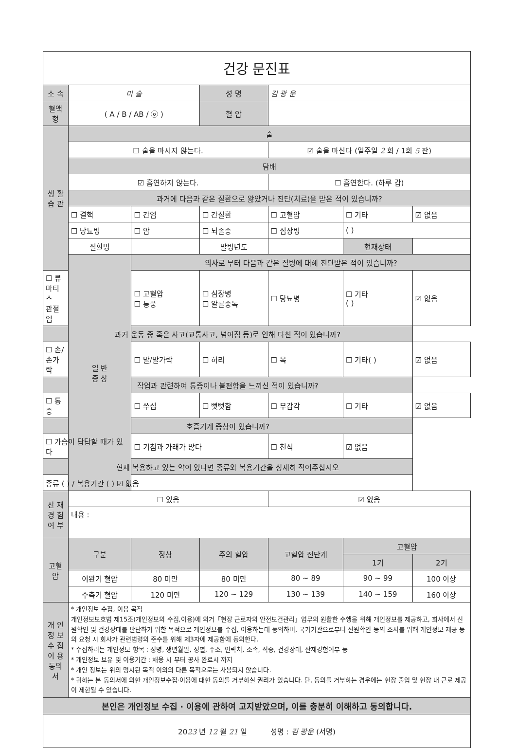| 건강 문진표 | | | | | | |
| 소 속 | 미 술 | | 성 명 | 김 광 운 | | |
| 혈액형 | ( A / B / AB / ⓞ ) | | 혈 압 | | | |
| 생 활 습 관 | 술 | | | | | |
| | ☐ 술을 마시지 않는다. | | | ☑ 술을 마신다 (일주일 2 회 / 1회 5 잔) | | |
| | 담배 | | | | | |
| | ☑ 흡연하지 않는다. | | | ☐ 흡연한다. (하루 갑) | | |
| | 과거에 다음과 같은 질환으로 앓았거나 진단(치료)을 받은 적이 있습니까? | | | | | |
| | ☐ 결핵 | ☐ 간염 | ☐ 간질환 | ☐ 고혈압 | ☐ 기타 | ☑ 없음 |
| | ☐ 당뇨병 | ☐ 암 | ☐ 뇌졸증 | ☐ 심장병 | ( ) | |
| | 질환명 | | 발병년도 | | 현재상태 | |
| | 일 반 증 상 | 의사로 부터 다음과 같은 질병에 대해 진단받은 적이 있습니까? | | | | |
| ☐ 류마티스 관절염 | | ☐ 고혈압 ☐ 통풍 | ☐ 심장병 ☐ 알콜중독 | ☐ 당뇨병 | ☐ 기타 ( ) | ☑ 없음 |
| 과거 운동 중 혹은 사고(교통사고, 넘어짐 등)로 인해 다친 적이 있습니까? | | | | | | |
| ☐ 손/손가락 | | ☐ 발/발가락 | ☐ 허리 | ☐ 목 | ☐ 기타( ) | ☑ 없음 |
| 작업과 관련하여 통증이나 불편함을 느끼신 적이 있습니까? | | | | | | |
| ☐ 통증 | | ☐ 쑤심 | ☐ 뻣뻣함 | ☐ 무감각 | ☐ 기타 | ☑ 없음 |
| 호흡기계 증상이 있습니까? | | | | | | |
| ☐ 가슴이 답답할 때가 있다 | | ☐ 기침과 가래가 많다 | | ☐ 천식 | ☑ 없음 | |
| 현재 복용하고 있는 약이 있다면 종류와 복용기간을 상세히 적어주십시오 | | | | | | |
| 종류 ( ) / 복용기간 ( ) ☑ 없음 | | | | | | |
| 산 재 경 험 여 부 | ☐ 있음 | | | ☑ 없음 | | |
| | 내용 : | | | | | |
| 고혈압 | 구분 | 정상 | 주의 혈압 | 고혈압 전단계 | 고혈압 | |
| | | | | | 1기 | 2기 |
| | 이완기 혈압 | 80 미만 | 80 미만 | 80 ~ 89 | 90 ~ 99 | 100 이상 |
| | 수축기 혈압 | 120 미만 | 120 ~ 129 | 130 ~ 139 | 140 ~ 159 | 160 이상 |
| 개 인 정 보 수 집 이 용 동의서 | * 개인정보 수집, 이용 목적 개인정보보호법 제15조(개인정보의 수집,이용)에 의거「현장 근로자의 안전보건관리」업무의 원활한 수행을 위해 개인정보를 제공하고, 회사에서 신원확인 및 건강상태를 판단하기 위한 목적으로 개인정보를 수집, 이용하는데 동의하며, 국가기관으로부터 신원확인 등의 조사를 위해 개인정보 제공 등의 요청 시 회사가 관련법령의 준수를 위해 제3자에 제공함에 동의한다. * 수집하려는 개인정보 항목 : 성명, 생년월일, 성별, 주소, 연락처, 소속, 직종, 건강상태, 산재경험여부 등 * 개인정보 보유 및 이용기간 : 채용 시 부터 공사 완료시 까지 * 개인 정보는 위의 명시된 목적 이외의 다른 목적으로는 사용되지 않습니다. * 귀하는 본 동의서에 의한 개인정보수집·이용에 대한 동의를 거부하실 권리가 있습니다. 단, 동의를 거부하는 경우에는 현장 출입 및 현장 내 근로 제공이 제한될 수 있습니다. | | | | | |
| 본인은 개인정보 수집 · 이용에 관하여 고지받았으며, 이를 충분히 이해하고 동의합니다. | | | | | | |
| 20 23 년 12 월 21 일 성명 : 김 광운 (서명) | | | | | | |